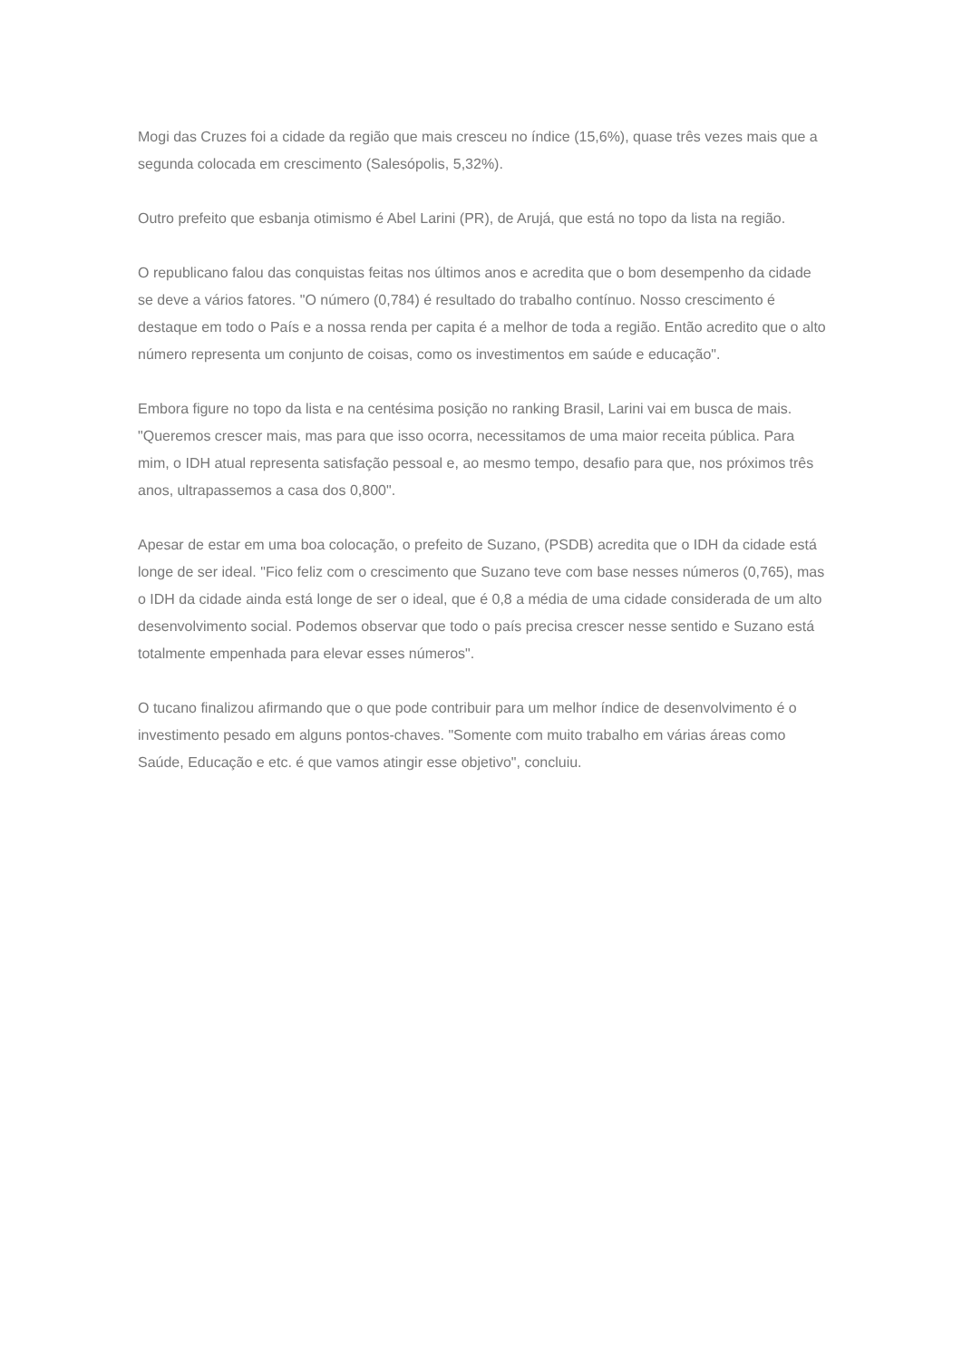Mogi das Cruzes foi a cidade da região que mais cresceu no índice (15,6%), quase três vezes mais que a segunda colocada em crescimento (Salesópolis, 5,32%).
Outro prefeito que esbanja otimismo é Abel Larini (PR), de Arujá, que está no topo da lista na região.
O republicano falou das conquistas feitas nos últimos anos e acredita que o bom desempenho da cidade se deve a vários fatores. "O número (0,784) é resultado do trabalho contínuo. Nosso crescimento é destaque em todo o País e a nossa renda per capita é a melhor de toda a região. Então acredito que o alto número representa um conjunto de coisas, como os investimentos em saúde e educação".
Embora figure no topo da lista e na centésima posição no ranking Brasil, Larini vai em busca de mais. "Queremos crescer mais, mas para que isso ocorra, necessitamos de uma maior receita pública. Para mim, o IDH atual representa satisfação pessoal e, ao mesmo tempo, desafio para que, nos próximos três anos, ultrapassemos a casa dos 0,800".
Apesar de estar em uma boa colocação, o prefeito de Suzano, (PSDB) acredita que o IDH da cidade está longe de ser ideal. "Fico feliz com o crescimento que Suzano teve com base nesses números (0,765), mas o IDH da cidade ainda está longe de ser o ideal, que é 0,8 a média de uma cidade considerada de um alto desenvolvimento social. Podemos observar que todo o país precisa crescer nesse sentido e Suzano está totalmente empenhada para elevar esses números".
O tucano finalizou afirmando que o que pode contribuir para um melhor índice de desenvolvimento é o investimento pesado em alguns pontos-chaves. "Somente com muito trabalho em várias áreas como Saúde, Educação e etc. é que vamos atingir esse objetivo", concluiu.